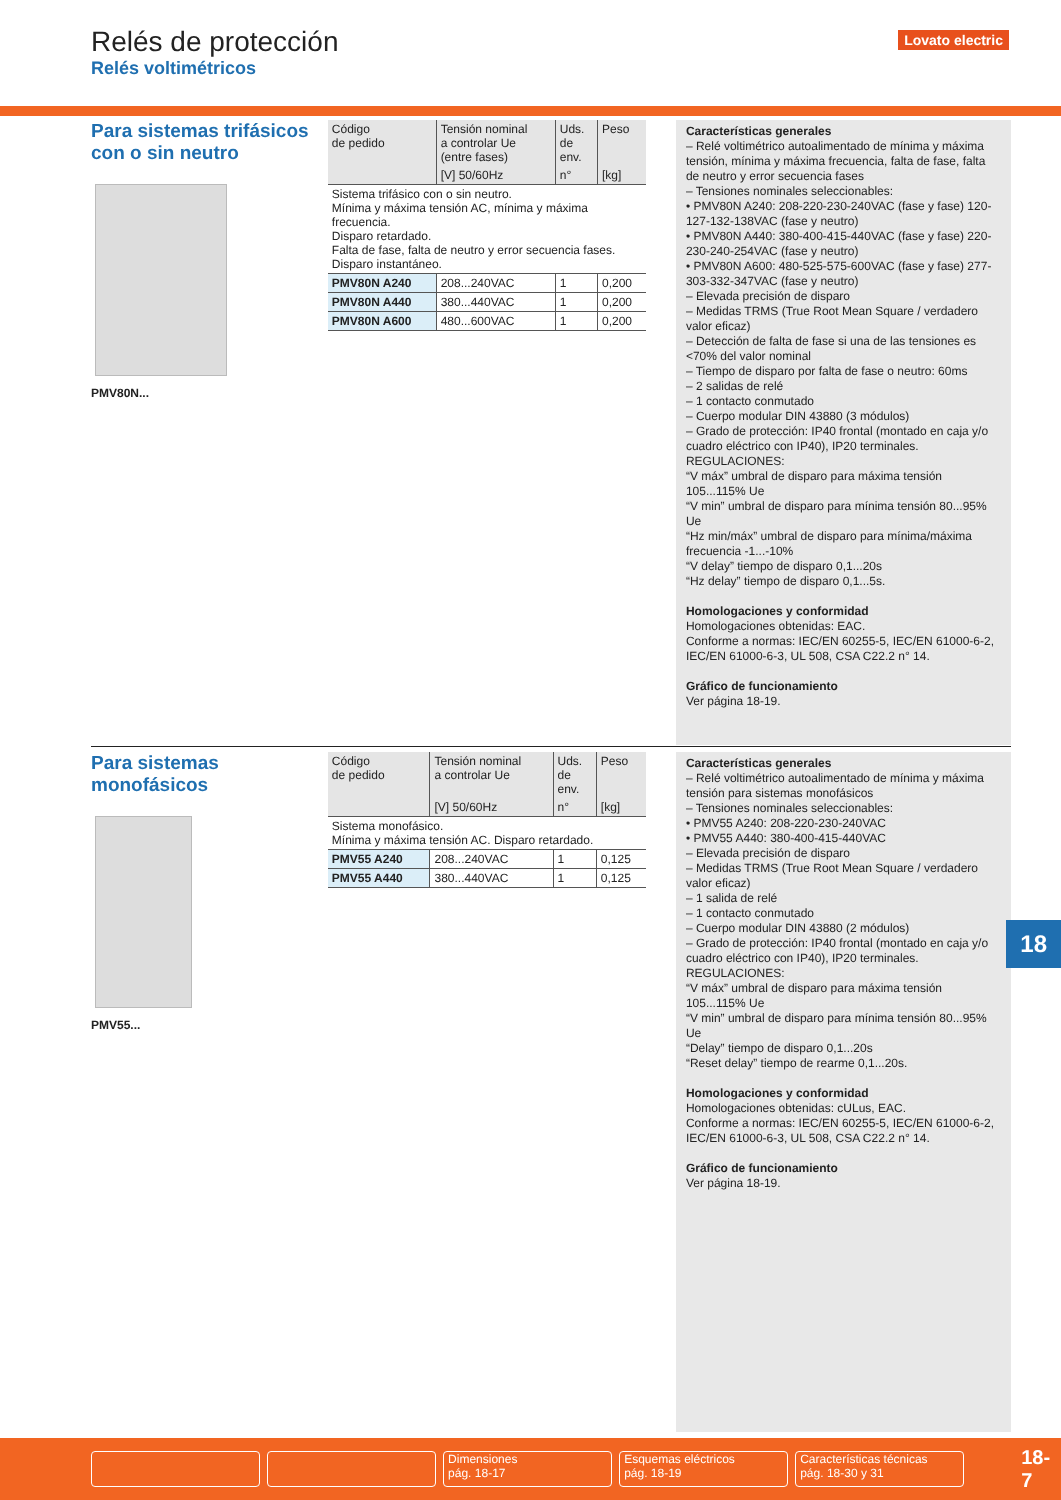Relés de protección
Relés voltimétricos
Lovato electric
Para sistemas trifásicos con o sin neutro
PMV80N...
| Código de pedido | Tensión nominal a controlar Ue (entre fases) | Uds. de env. | Peso |
| --- | --- | --- | --- |
| | [V] 50/60Hz | n° | [kg] |
| Sistema trifásico con o sin neutro. Mínima y máxima tensión AC, mínima y máxima frecuencia. Disparo retardado. Falta de fase, falta de neutro y error secuencia fases. Disparo instantáneo. | | | |
| PMV80N A240 | 208...240VAC | 1 | 0,200 |
| PMV80N A440 | 380...440VAC | 1 | 0,200 |
| PMV80N A600 | 480...600VAC | 1 | 0,200 |
Características generales
– Relé voltimétrico autoalimentado de mínima y máxima tensión, mínima y máxima frecuencia, falta de fase, falta de neutro y error secuencia fases
– Tensiones nominales seleccionables:
• PMV80N A240: 208-220-230-240VAC (fase y fase) 120-127-132-138VAC (fase y neutro)
• PMV80N A440: 380-400-415-440VAC (fase y fase) 220-230-240-254VAC (fase y neutro)
• PMV80N A600: 480-525-575-600VAC (fase y fase) 277-303-332-347VAC (fase y neutro)
– Elevada precisión de disparo
– Medidas TRMS (True Root Mean Square / verdadero valor eficaz)
– Detección de falta de fase si una de las tensiones es <70% del valor nominal
– Tiempo de disparo por falta de fase o neutro: 60ms
– 2 salidas de relé
– 1 contacto conmutado
– Cuerpo modular DIN 43880 (3 módulos)
– Grado de protección: IP40 frontal (montado en caja y/o cuadro eléctrico con IP40), IP20 terminales.
REGULACIONES:
“V máx” umbral de disparo para máxima tensión 105...115% Ue
“V min” umbral de disparo para mínima tensión 80...95% Ue
“Hz min/máx” umbral de disparo para mínima/máxima frecuencia -1...-10%
“V delay” tiempo de disparo 0,1...20s
“Hz delay” tiempo de disparo 0,1...5s.
Homologaciones y conformidad
Homologaciones obtenidas: EAC.
Conforme a normas: IEC/EN 60255-5, IEC/EN 61000-6-2, IEC/EN 61000-6-3, UL 508, CSA C22.2 n° 14.
Gráfico de funcionamiento
Ver página 18-19.
Para sistemas monofásicos
PMV55...
| Código de pedido | Tensión nominal a controlar Ue | Uds. de env. | Peso |
| --- | --- | --- | --- |
| | [V] 50/60Hz | n° | [kg] |
| Sistema monofásico. Mínima y máxima tensión AC. Disparo retardado. | | | |
| PMV55 A240 | 208...240VAC | 1 | 0,125 |
| PMV55 A440 | 380...440VAC | 1 | 0,125 |
Características generales
– Relé voltimétrico autoalimentado de mínima y máxima tensión para sistemas monofásicos
– Tensiones nominales seleccionables:
• PMV55 A240: 208-220-230-240VAC
• PMV55 A440: 380-400-415-440VAC
– Elevada precisión de disparo
– Medidas TRMS (True Root Mean Square / verdadero valor eficaz)
– 1 salida de relé
– 1 contacto conmutado
– Cuerpo modular DIN 43880 (2 módulos)
– Grado de protección: IP40 frontal (montado en caja y/o cuadro eléctrico con IP40), IP20 terminales.
REGULACIONES:
“V máx” umbral de disparo para máxima tensión 105...115% Ue
“V min” umbral de disparo para mínima tensión 80...95% Ue
“Delay” tiempo de disparo 0,1...20s
“Reset delay” tiempo de rearme 0,1...20s.
Homologaciones y conformidad
Homologaciones obtenidas: cULus, EAC.
Conforme a normas: IEC/EN 60255-5, IEC/EN 61000-6-2, IEC/EN 61000-6-3, UL 508, CSA C22.2 n° 14.
Gráfico de funcionamiento
Ver página 18-19.
18
Dimensiones
pág. 18-17
Esquemas eléctricos
pág. 18-19
Características técnicas
pág. 18-30 y 31
18-7